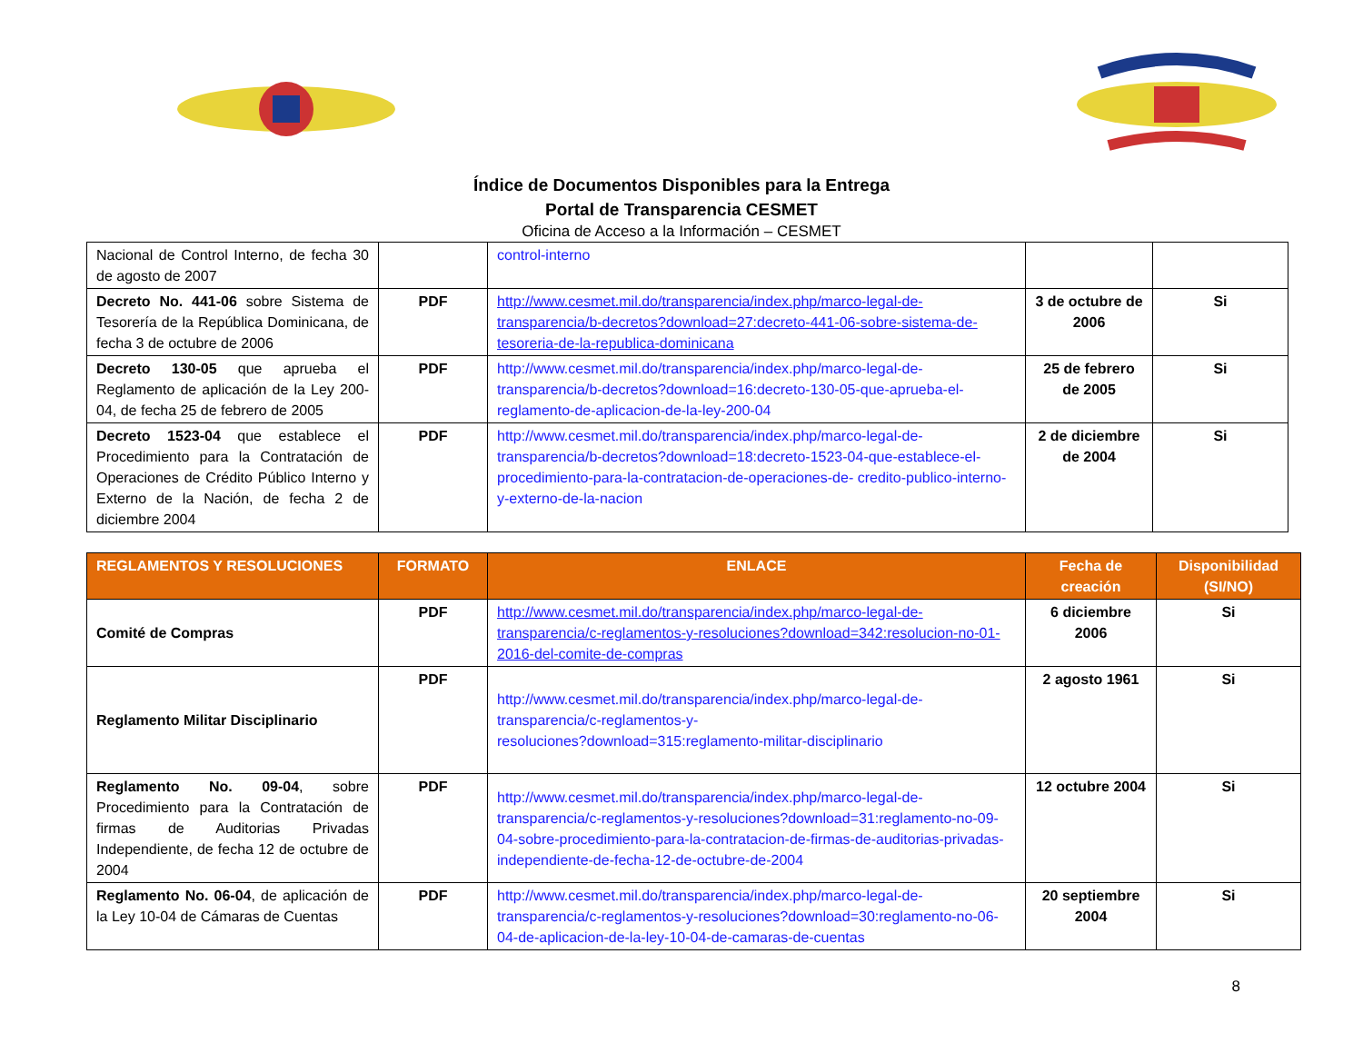Índice de Documentos Disponibles para la Entrega
Portal de Transparencia CESMET
Oficina de Acceso a la Información – CESMET
| Nacional de Control Interno, de fecha 30 de agosto de 2007 | | control-interno | | |
| Decreto No. 441-06 sobre Sistema de Tesorería de la República Dominicana, de fecha 3 de octubre de 2006 | PDF | http://www.cesmet.mil.do/transparencia/index.php/marco-legal-de-transparencia/b-decretos?download=27:decreto-441-06-sobre-sistema-de-tesoreria-de-la-republica-dominicana | 3 de octubre de 2006 | Si |
| Decreto 130-05 que aprueba el Reglamento de aplicación de la Ley 200-04, de fecha 25 de febrero de 2005 | PDF | http://www.cesmet.mil.do/transparencia/index.php/marco-legal-de-transparencia/b-decretos?download=16:decreto-130-05-que-aprueba-el-reglamento-de-aplicacion-de-la-ley-200-04 | 25 de febrero de 2005 | Si |
| Decreto 1523-04 que establece el Procedimiento para la Contratación de Operaciones de Crédito Público Interno y Externo de la Nación, de fecha 2 de diciembre 2004 | PDF | http://www.cesmet.mil.do/transparencia/index.php/marco-legal-de-transparencia/b-decretos?download=18:decreto-1523-04-que-establece-el-procedimiento-para-la-contratacion-de-operaciones-de- credito-publico-interno-y-externo-de-la-nacion | 2 de diciembre de 2004 | Si |
| REGLAMENTOS Y RESOLUCIONES | FORMATO | ENLACE | Fecha de creación | Disponibilidad (SI/NO) |
| --- | --- | --- | --- | --- |
| Comité de Compras | PDF | http://www.cesmet.mil.do/transparencia/index.php/marco-legal-de-transparencia/c-reglamentos-y-resoluciones?download=342:resolucion-no-01-2016-del-comite-de-compras | 6 diciembre 2006 | Si |
| Reglamento Militar Disciplinario | PDF | http://www.cesmet.mil.do/transparencia/index.php/marco-legal-de-transparencia/c-reglamentos-y- resoluciones?download=315:reglamento-militar-disciplinario | 2 agosto 1961 | Si |
| Reglamento No. 09-04 , sobre Procedimiento para la Contratación de firmas de Auditorias Privadas Independiente, de fecha 12 de octubre de 2004 | PDF | http://www.cesmet.mil.do/transparencia/index.php/marco-legal-de-transparencia/c-reglamentos-y-resoluciones?download=31:reglamento-no-09-04-sobre-procedimiento-para-la-contratacion-de-firmas-de-auditorias-privadas-independiente-de-fecha-12-de-octubre-de-2004 | 12 octubre 2004 | Si |
| Reglamento No. 06-04 , de aplicación de la Ley 10-04 de Cámaras de Cuentas | PDF | http://www.cesmet.mil.do/transparencia/index.php/marco-legal-de-transparencia/c-reglamentos-y-resoluciones?download=30:reglamento-no-06-04-de-aplicacion-de-la-ley-10-04-de-camaras-de-cuentas | 20 septiembre 2004 | Si |
8